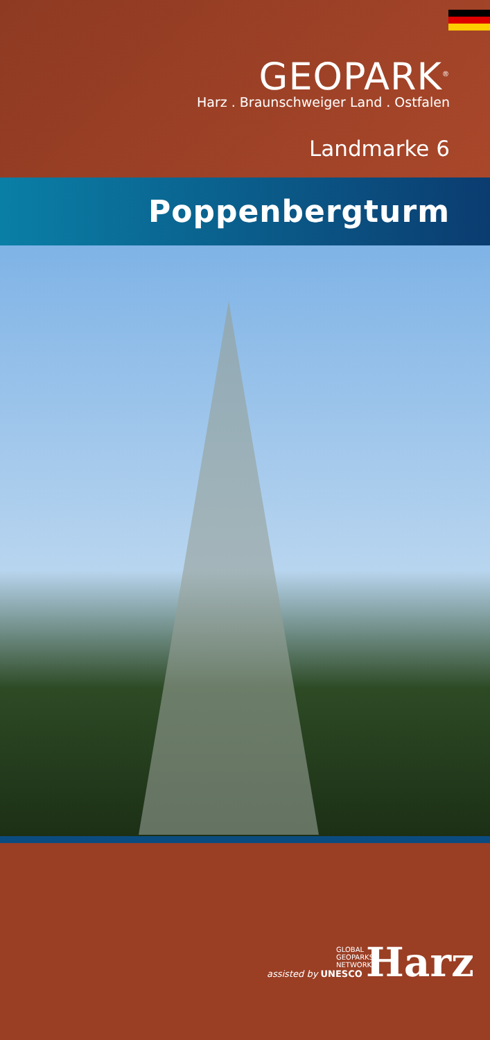GEOPARK<sup>®</sup>
Harz . Braunschweiger Land . Ostfalen
Landmarke 6
Poppenbergturm
GLOBAL
GEOPARKS
NETWORK
assisted by UNESCO
Harz